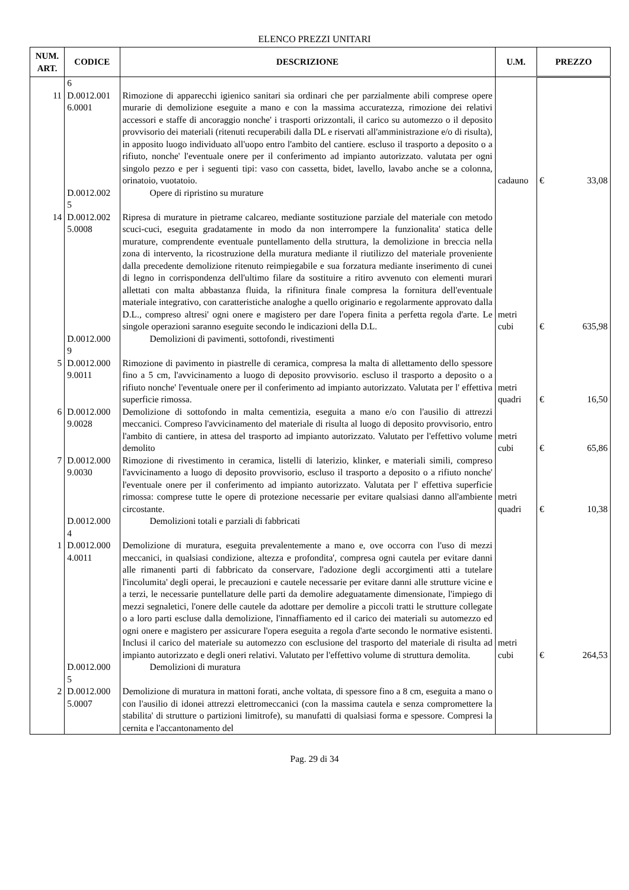ELENCO PREZZI UNITARI
| NUM. ART. | CODICE | DESCRIZIONE | U.M. | PREZZO | |
| --- | --- | --- | --- | --- | --- |
| | 6 | | | | |
| 11 | D.0012.001 6.0001 | Rimozione di apparecchi igienico sanitari sia ordinari che per parzialmente abili comprese opere murarie di demolizione eseguite a mano e con la massima accuratezza, rimozione dei relativi accessori e staffe di ancoraggio nonche' i trasporti orizzontali, il carico su automezzo o il deposito provvisorio dei materiali (ritenuti recuperabili dalla DL e riservati all'amministrazione e/o di risulta), in apposito luogo individuato all'uopo entro l'ambito del cantiere. escluso il trasporto a deposito o a rifiuto, nonche' l'eventuale onere per il conferimento ad impianto autorizzato. valutata per ogni singolo pezzo e per i seguenti tipi: vaso con cassetta, bidet, lavello, lavabo anche se a colonna, orinatoio, vuotatoio. | cadauno | € | 33,08 |
| | D.0012.002 5 | Opere di ripristino su murature | | | |
| 14 | D.0012.002 5.0008 | Ripresa di murature in pietrame calcareo, mediante sostituzione parziale del materiale con metodo scuci-cuci, eseguita gradatamente in modo da non interrompere la funzionalita' statica delle murature, comprendente eventuale puntellamento della struttura, la demolizione in breccia nella zona di intervento, la ricostruzione della muratura mediante il riutilizzo del materiale proveniente dalla precedente demolizione ritenuto reimpiegabile e sua forzatura mediante inserimento di cunei di legno in corrispondenza dell'ultimo filare da sostituire a ritiro avvenuto con elementi murari allettati con malta abbastanza fluida, la rifinitura finale compresa la fornitura dell'eventuale materiale integrativo, con caratteristiche analoghe a quello originario e regolarmente approvato dalla D.L., compreso altresi' ogni onere e magistero per dare l'opera finita a perfetta regola d'arte. Le singole operazioni saranno eseguite secondo le indicazioni della D.L. | metri cubi | € | 635,98 |
| | D.0012.000 9 | Demolizioni di pavimenti, sottofondi, rivestimenti | | | |
| 5 | D.0012.000 9.0011 | Rimozione di pavimento in piastrelle di ceramica, compresa la malta di allettamento dello spessore fino a 5 cm, l'avvicinamento a luogo di deposito provvisorio. escluso il trasporto a deposito o a rifiuto nonche' l'eventuale onere per il conferimento ad impianto autorizzato. Valutata per l' effettiva superficie rimossa. | metri quadri | € | 16,50 |
| 6 | D.0012.000 9.0028 | Demolizione di sottofondo in malta cementizia, eseguita a mano e/o con l'ausilio di attrezzi meccanici. Compreso l'avvicinamento del materiale di risulta al luogo di deposito provvisorio, entro l'ambito di cantiere, in attesa del trasporto ad impianto autorizzato. Valutato per l'effettivo volume demolito | metri cubi | € | 65,86 |
| 7 | D.0012.000 9.0030 | Rimozione di rivestimento in ceramica, listelli di laterizio, klinker, e materiali simili, compreso l'avvicinamento a luogo di deposito provvisorio, escluso il trasporto a deposito o a rifiuto nonche' l'eventuale onere per il conferimento ad impianto autorizzato. Valutata per l' effettiva superficie rimossa: comprese tutte le opere di protezione necessarie per evitare qualsiasi danno all'ambiente circostante. | metri quadri | € | 10,38 |
| | D.0012.000 4 | Demolizioni totali e parziali di fabbricati | | | |
| 1 | D.0012.000 4.0011 | Demolizione di muratura, eseguita prevalentemente a mano e, ove occorra con l'uso di mezzi meccanici, in qualsiasi condizione, altezza e profondita', compresa ogni cautela per evitare danni alle rimanenti parti di fabbricato da conservare, l'adozione degli accorgimenti atti a tutelare l'incolumita' degli operai, le precauzioni e cautele necessarie per evitare danni alle strutture vicine e a terzi, le necessarie puntellature delle parti da demolire adeguatamente dimensionate, l'impiego di mezzi segnaletici, l'onere delle cautele da adottare per demolire a piccoli tratti le strutture collegate o a loro parti escluse dalla demolizione, l'innaffiamento ed il carico dei materiali su automezzo ed ogni onere e magistero per assicurare l'opera eseguita a regola d'arte secondo le normative esistenti. Inclusi il carico del materiale su automezzo con esclusione del trasporto del materiale di risulta ad impianto autorizzato e degli oneri relativi. Valutato per l'effettivo volume di struttura demolita. | metri cubi | € | 264,53 |
| | D.0012.000 5 | Demolizioni di muratura | | | |
| 2 | D.0012.000 5.0007 | Demolizione di muratura in mattoni forati, anche voltata, di spessore fino a 8 cm, eseguita a mano o con l'ausilio di idonei attrezzi elettromeccanici (con la massima cautela e senza compromettere la stabilita' di strutture o partizioni limitrofe), su manufatti di qualsiasi forma e spessore. Compresi la cernita e l'accantonamento del | | | |
Pag. 29 di 34